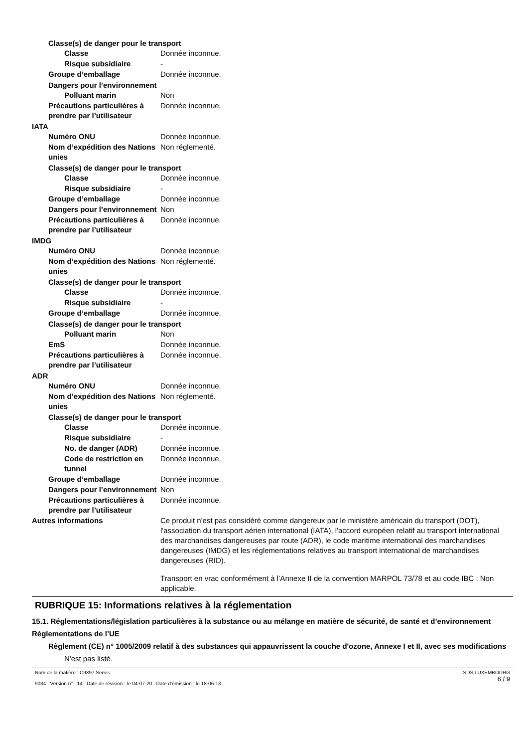Classe(s) de danger pour le transport
Classe Donnée inconnue.
Risque subsidiaire -
Groupe d’emballage Donnée inconnue.
Dangers pour l’environnement
Polluant marin Non
Précautions particulières à prendre par l’utilisateur
Donnée inconnue.
IATA
Numéro ONU Donnée inconnue.
Nom d’expédition des Nations unies
Non réglementé.
Classe(s) de danger pour le transport
Classe Donnée inconnue.
Risque subsidiaire -
Groupe d’emballage Donnée inconnue.
Dangers pour l’environnement Non
Précautions particulières à prendre par l’utilisateur
Donnée inconnue.
IMDG
Numéro ONU Donnée inconnue.
Nom d’expédition des Nations unies
Non réglementé.
Classe(s) de danger pour le transport
Classe Donnée inconnue.
Risque subsidiaire -
Groupe d’emballage Donnée inconnue.
Classe(s) de danger pour le transport
Polluant marin Non
EmS Donnée inconnue.
Précautions particulières à prendre par l’utilisateur
Donnée inconnue.
ADR
Numéro ONU Donnée inconnue.
Nom d’expédition des Nations unies
Non réglementé.
Classe(s) de danger pour le transport
Classe Donnée inconnue.
Risque subsidiaire -
No. de danger (ADR) Donnée inconnue.
Code de restriction en tunnel
Donnée inconnue.
Groupe d’emballage Donnée inconnue.
Dangers pour l’environnement Non
Précautions particulières à prendre par l’utilisateur
Donnée inconnue.
Autres informations Ce produit n'est pas considéré comme dangereux par le ministère américain du transport (DOT), l'association du transport aérien international (IATA), l'accord européen relatif au transport international des marchandises dangereuses par route (ADR), le code maritime international des marchandises dangereuses (IMDG) et les réglementations relatives au transport international de marchandises dangereuses (RID).
Transport en vrac conformément à l’Annexe II de la convention MARPOL 73/78 et au code IBC : Non applicable.
RUBRIQUE 15: Informations relatives à la réglementation
15.1. Réglementations/législation particulières à la substance ou au mélange en matière de sécurité, de santé et d’environnement
Réglementations de l’UE
Règlement (CE) n° 1005/2009 relatif à des substances qui appauvrissent la couche d'ozone, Annexe I et II, avec ses modifications
N'est pas listé.
Nom de la matière : C9397 Series
9034 Version n° : 14 Date de révision : le 04-07-20 Date d’émission : le 18-06-13
SDS LUXEMBOURG
6 / 9